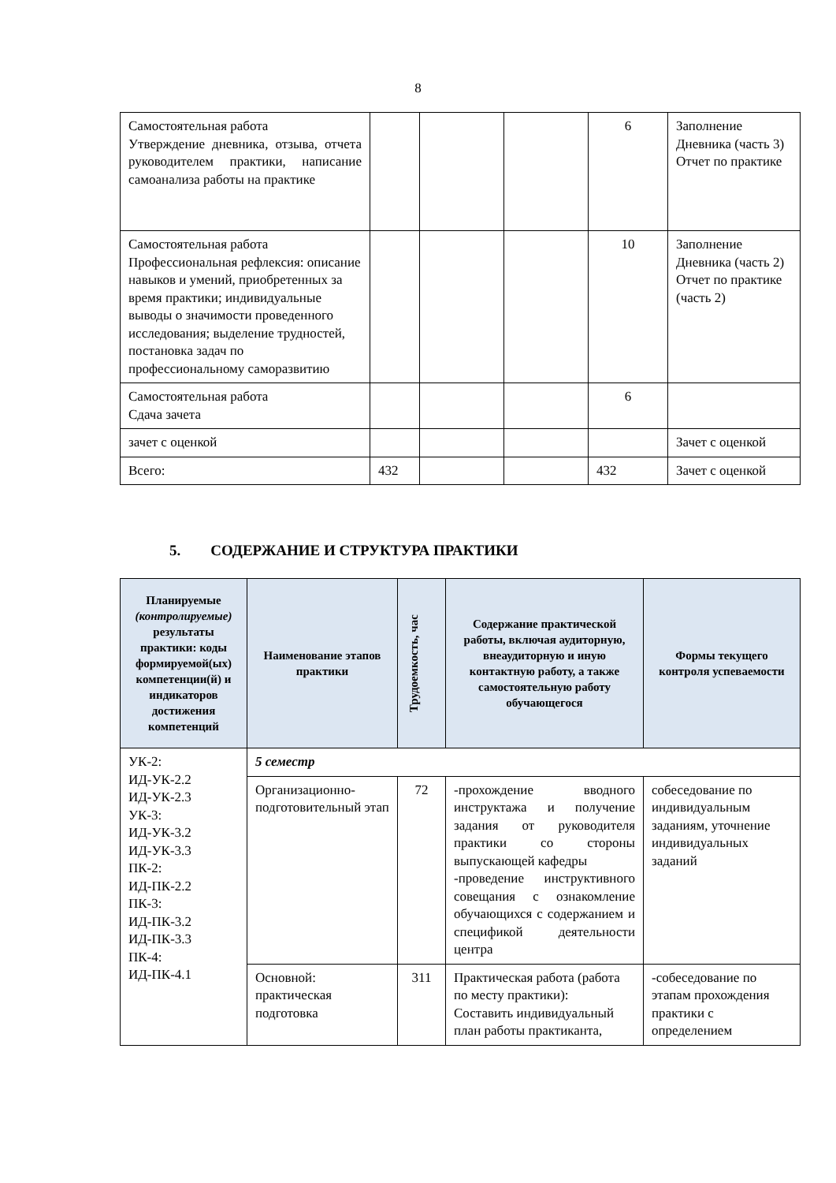8
| Самостоятельная работа Утверждение дневника, отзыва, отчета руководителем практики, написание самоанализа работы на практике | | | | 6 | Заполнение Дневника (часть 3) Отчет по практике |
| Самостоятельная работа Профессиональная рефлексия: описание навыков и умений, приобретенных за время практики; индивидуальные выводы о значимости проведенного исследования; выделение трудностей, постановка задач по профессиональному саморазвитию | | | | 10 | Заполнение Дневника (часть 2) Отчет по практике (часть 2) |
| Самостоятельная работа Сдача зачета | | | | 6 | |
| зачет с оценкой | | | | | Зачет с оценкой |
| Всего: | 432 | | | 432 | Зачет с оценкой |
5. СОДЕРЖАНИЕ И СТРУКТУРА ПРАКТИКИ
| Планируемые (контролируемые) результаты практики: коды формируемой(ых) компетенции(й) и индикаторов достижения компетенций | Наименование этапов практики | Трудоемкость, час | Содержание практической работы, включая аудиторную, внеаудиторную и иную контактную работу, а также самостоятельную работу обучающегося | Формы текущего контроля успеваемости |
| --- | --- | --- | --- | --- |
| УК-2: ИД-УК-2.2 ИД-УК-2.3 УК-3: ИД-УК-3.2 ИД-УК-3.3 ПК-2: ИД-ПК-2.2 ПК-3: ИД-ПК-3.2 ИД-ПК-3.3 ПК-4: ИД-ПК-4.1 | 5 семестр | | | |
| | Организационно-подготовительный этап | 72 | -прохождение вводного инструктажа и получение задания от руководителя практики со стороны выпускающей кафедры -проведение инструктивного совещания с ознакомление обучающихся с содержанием и спецификой деятельности центра | собеседование по индивидуальным заданиям, уточнение индивидуальных заданий |
| | Основной: практическая подготовка | 311 | Практическая работа (работа по месту практики): Составить индивидуальный план работы практиканта, | -собеседование по этапам прохождения практики с определением |